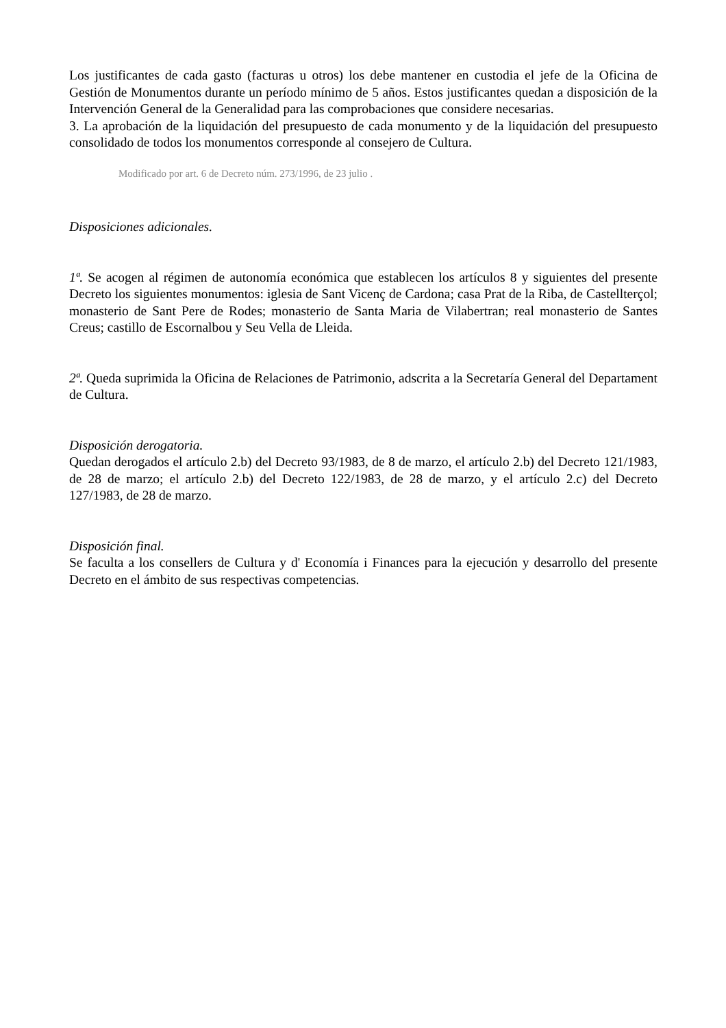Los justificantes de cada gasto (facturas u otros) los debe mantener en custodia el jefe de la Oficina de Gestión de Monumentos durante un período mínimo de 5 años. Estos justificantes quedan a disposición de la Intervención General de la Generalidad para las comprobaciones que considere necesarias.
3. La aprobación de la liquidación del presupuesto de cada monumento y de la liquidación del presupuesto consolidado de todos los monumentos corresponde al consejero de Cultura.
Modificado por art. 6 de Decreto núm. 273/1996, de 23 julio .
Disposiciones adicionales.
1ª. Se acogen al régimen de autonomía económica que establecen los artículos 8 y siguientes del presente Decreto los siguientes monumentos: iglesia de Sant Vicenç de Cardona; casa Prat de la Riba, de Castellterçol; monasterio de Sant Pere de Rodes; monasterio de Santa Maria de Vilabertran; real monasterio de Santes Creus; castillo de Escornalbou y Seu Vella de Lleida.
2ª. Queda suprimida la Oficina de Relaciones de Patrimonio, adscrita a la Secretaría General del Departament de Cultura.
Disposición derogatoria.
Quedan derogados el artículo 2.b) del Decreto 93/1983, de 8 de marzo, el artículo 2.b) del Decreto 121/1983, de 28 de marzo; el artículo 2.b) del Decreto 122/1983, de 28 de marzo, y el artículo 2.c) del Decreto 127/1983, de 28 de marzo.
Disposición final.
Se faculta a los consellers de Cultura y d' Economía i Finances para la ejecución y desarrollo del presente Decreto en el ámbito de sus respectivas competencias.